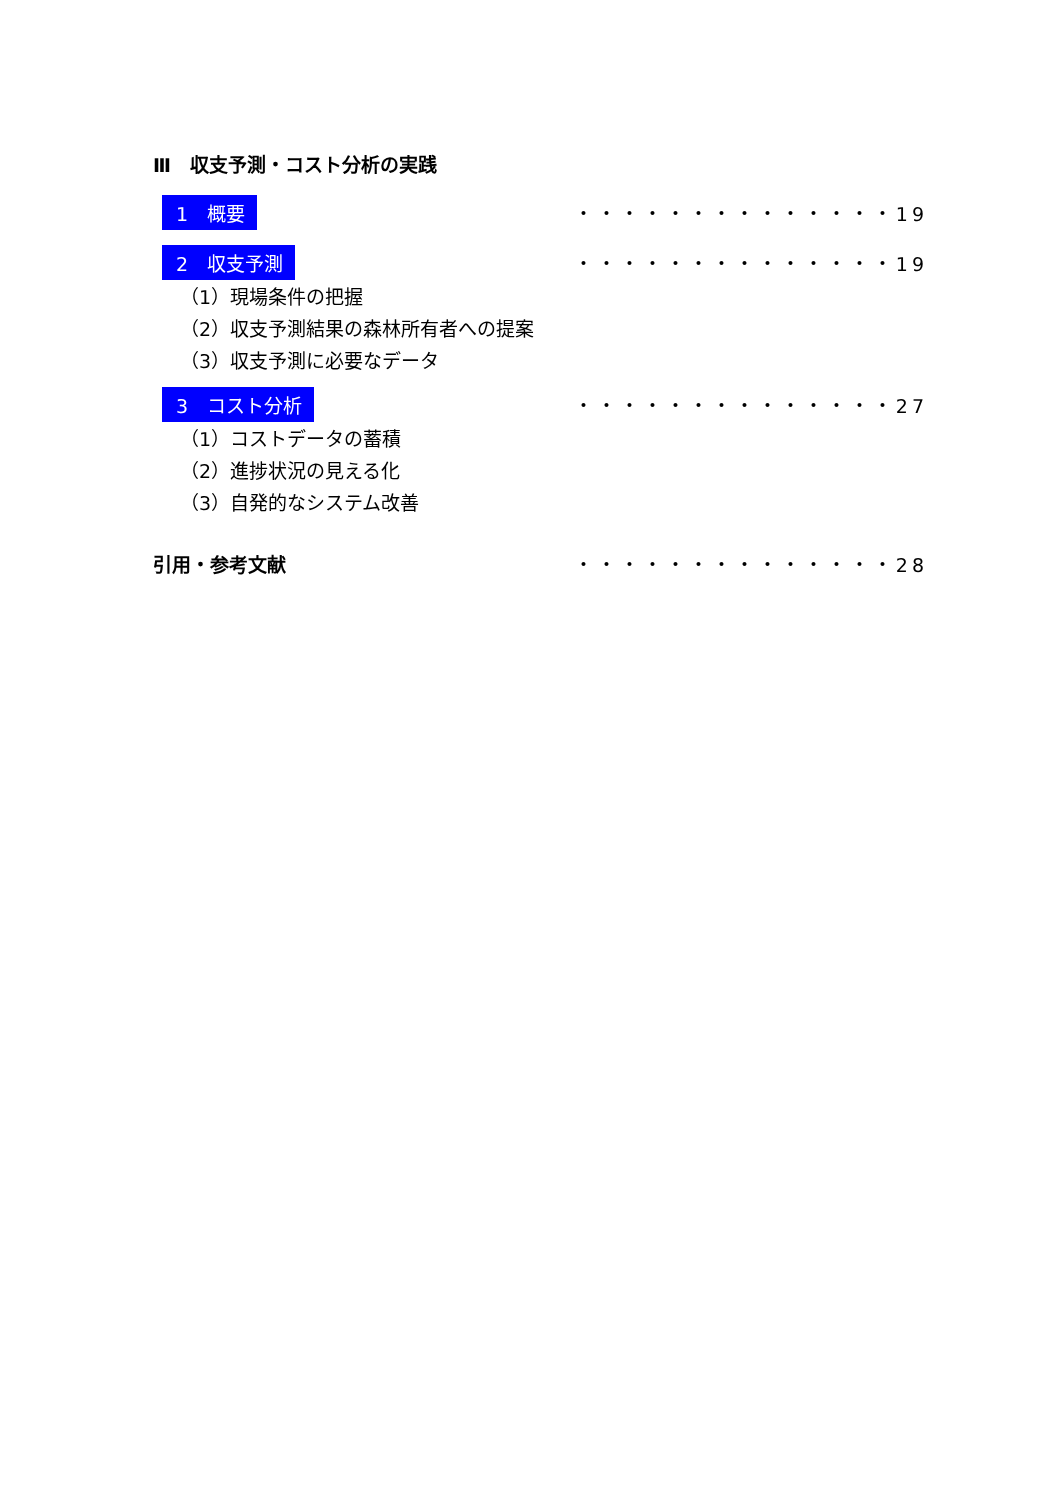Ⅲ　収支予測・コスト分析の実践
1　概要 ・・・・・・・・・・・・・・19
2　収支予測 ・・・・・・・・・・・・・・19
（1）現場条件の把握
（2）収支予測結果の森林所有者への提案
（3）収支予測に必要なデータ
3　コスト分析 ・・・・・・・・・・・・・・27
（1）コストデータの蓄積
（2）進捗状況の見える化
（3）自発的なシステム改善
引用・参考文献 ・・・・・・・・・・・・・・28